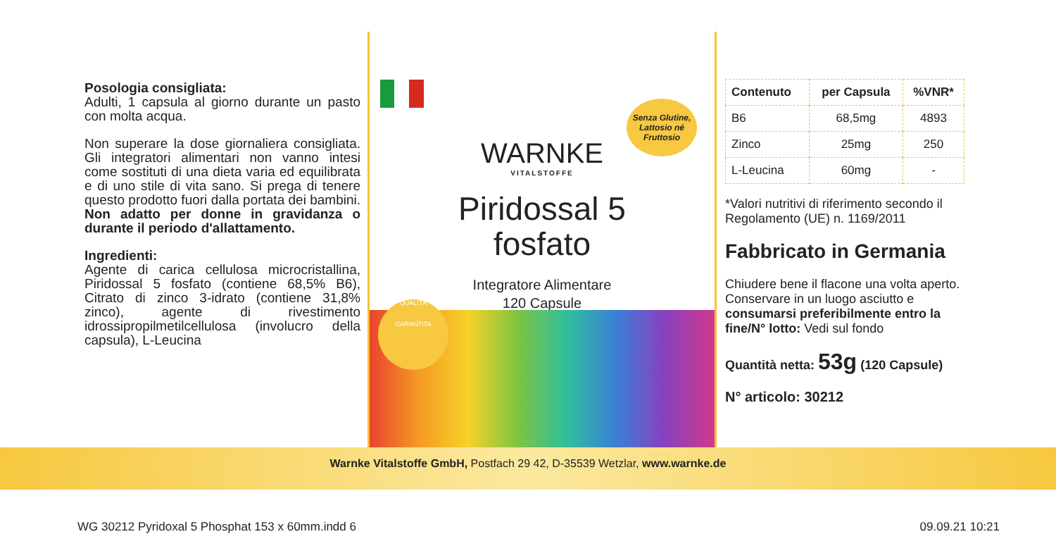Posologia consigliata:
Adulti, 1 capsula al giorno durante un pasto con molta acqua.
Non superare la dose giornaliera consigliata. Gli integratori alimentari non vanno intesi come sostituti di una dieta varia ed equilibrata e di uno stile di vita sano. Si prega di tenere questo prodotto fuori dalla portata dei bambini. Non adatto per donne in gravidanza o durante il periodo d'allattamento.
Ingredienti:
Agente di carica cellulosa microcristallina, Piridossal 5 fosfato (contiene 68,5% B6), Citrato di zinco 3-idrato (contiene 31,8% zinco), agente di rivestimento idrossipropilmetilcellulosa (involucro della capsula), L-Leucina
WARNKE
VITALSTOFFE
Senza Glutine, Lattosio né Fruttosio
Piridossal 5
fosfato
Integratore Alimentare
120 Capsule
QUALITÀ
GARANTITA
| Contenuto | per Capsula | %VNR* |
| --- | --- | --- |
| B6 | 68,5mg | 4893 |
| Zinco | 25mg | 250 |
| L-Leucina | 60mg | - |
*Valori nutritivi di riferimento secondo il Regolamento (UE) n. 1169/2011
Fabbricato in Germania
Chiudere bene il flacone una volta aperto. Conservare in un luogo asciutto e consumarsi preferibilmente entro la fine/N° lotto: Vedi sul fondo
Quantità netta: 53g (120 Capsule)
N° articolo: 30212
Warnke Vitalstoffe GmbH, Postfach 29 42, D-35539 Wetzlar, www.warnke.de
WG 30212 Pyridoxal 5 Phosphat 153 x 60mm.indd 6 09.09.21 10:21